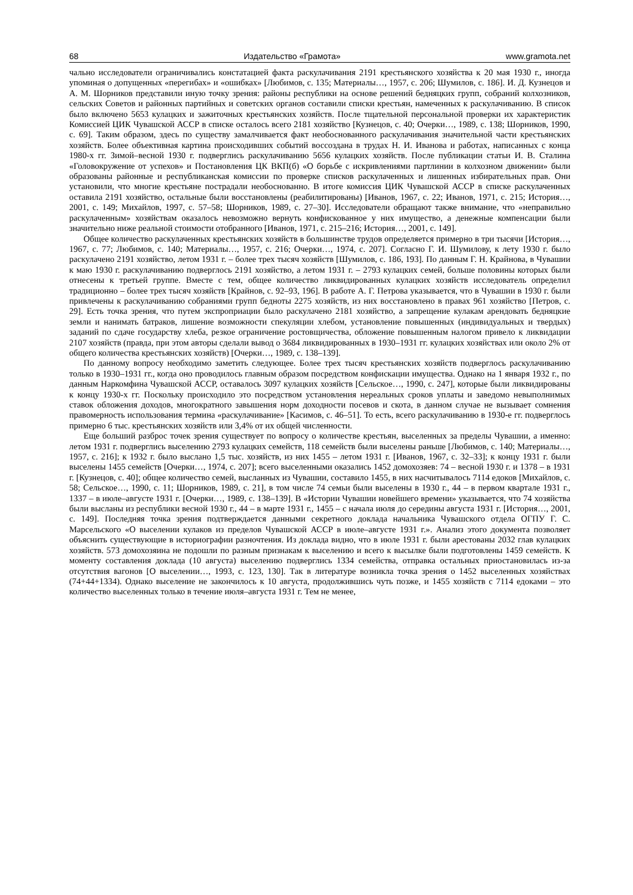68 Издательство «Грамота» www.gramota.net
чально исследователи ограничивались констатацией факта раскулачивания 2191 крестьянского хозяйства к 20 мая 1930 г., иногда упоминая о допущенных «перегибах» и «ошибках» [Любимов, с. 135; Материалы…, 1957, с. 206; Шумилов, с. 186]. И. Д. Кузнецов и А. М. Шорников представили иную точку зрения: районы республики на основе решений бедняцких групп, собраний колхозников, сельских Советов и районных партийных и советских органов составили списки крестьян, намеченных к раскулачиванию. В список было включено 5653 кулацких и зажиточных крестьянских хозяйств. После тщательной персональной проверки их характеристик Комиссией ЦИК Чувашской АССР в списке осталось всего 2181 хозяйство [Кузнецов, с. 40; Очерки…, 1989, с. 138; Шорников, 1990, с. 69]. Таким образом, здесь по существу замалчивается факт необоснованного раскулачивания значительной части крестьянских хозяйств. Более объективная картина происходивших событий воссоздана в трудах Н. И. Иванова и работах, написанных с конца 1980-х гг. Зимой–весной 1930 г. подверглись раскулачиванию 5656 кулацких хозяйств. После публикации статьи И. В. Сталина «Головокружение от успехов» и Постановления ЦК ВКП(б) «О борьбе с искривлениями партлинии в колхозном движении» были образованы районные и республиканская комиссии по проверке списков раскулаченных и лишенных избирательных прав. Они установили, что многие крестьяне пострадали необоснованно. В итоге комиссия ЦИК Чувашской АССР в списке раскулаченных оставила 2191 хозяйство, остальные были восстановлены (реабилитированы) [Иванов, 1967, с. 22; Иванов, 1971, с. 215; История…, 2001, с. 149; Михайлов, 1997, с. 57–58; Шорников, 1989, с. 27–30]. Исследователи обращают также внимание, что «неправильно раскулаченным» хозяйствам оказалось невозможно вернуть конфискованное у них имущество, а денежные компенсации были значительно ниже реальной стоимости отобранного [Иванов, 1971, с. 215–216; История…, 2001, с. 149].
Общее количество раскулаченных крестьянских хозяйств в большинстве трудов определяется примерно в три тысячи [История…, 1967, с. 77; Любимов, с. 140; Материалы…, 1957, с. 216; Очерки…, 1974, с. 207]. Согласно Г. И. Шумилову, к лету 1930 г. было раскулачено 2191 хозяйство, летом 1931 г. – более трех тысяч хозяйств [Шумилов, с. 186, 193]. По данным Г. Н. Крайнова, в Чувашии к маю 1930 г. раскулачиванию подверглось 2191 хозяйство, а летом 1931 г. – 2793 кулацких семей, больше половины которых были отнесены к третьей группе. Вместе с тем, общее количество ликвидированных кулацких хозяйств исследователь определил традиционно – более трех тысяч хозяйств [Крайнов, с. 92–93, 196]. В работе А. Г. Петрова указывается, что в Чувашии в 1930 г. были привлечены к раскулачиванию собраниями групп бедноты 2275 хозяйств, из них восстановлено в правах 961 хозяйство [Петров, с. 29]. Есть точка зрения, что путем экспроприации было раскулачено 2181 хозяйство, а запрещение кулакам арендовать бедняцкие земли и нанимать батраков, лишение возможности спекуляции хлебом, установление повышенных (индивидуальных и твердых) заданий по сдаче государству хлеба, резкое ограничение ростовщичества, обложение повышенным налогом привело к ликвидации 2107 хозяйств (правда, при этом авторы сделали вывод о 3684 ликвидированных в 1930–1931 гг. кулацких хозяйствах или около 2% от общего количества крестьянских хозяйств) [Очерки…, 1989, с. 138–139].
По данному вопросу необходимо заметить следующее. Более трех тысяч крестьянских хозяйств подверглось раскулачиванию только в 1930–1931 гг., когда оно проводилось главным образом посредством конфискации имущества. Однако на 1 января 1932 г., по данным Наркомфина Чувашской АССР, оставалось 3097 кулацких хозяйств [Сельское…, 1990, с. 247], которые были ликвидированы к концу 1930-х гг. Поскольку происходило это посредством установления нереальных сроков уплаты и заведомо невыполнимых ставок обложения доходов, многократного завышения норм доходности посевов и скота, в данном случае не вызывает сомнения правомерность использования термина «раскулачивание» [Касимов, с. 46–51]. То есть, всего раскулачиванию в 1930-е гг. подверглось примерно 6 тыс. крестьянских хозяйств или 3,4% от их общей численности.
Еще больший разброс точек зрения существует по вопросу о количестве крестьян, выселенных за пределы Чувашии, а именно: летом 1931 г. подверглись выселению 2793 кулацких семейств, 118 семейств были выселены раньше [Любимов, с. 140; Материалы…, 1957, с. 216]; к 1932 г. было выслано 1,5 тыс. хозяйств, из них 1455 – летом 1931 г. [Иванов, 1967, с. 32–33]; к концу 1931 г. были выселены 1455 семейств [Очерки…, 1974, с. 207]; всего выселенными оказались 1452 домохозяев: 74 – весной 1930 г. и 1378 – в 1931 г. [Кузнецов, с. 40]; общее количество семей, высланных из Чувашии, составило 1455, в них насчитывалось 7114 едоков [Михайлов, с. 58; Сельское…, 1990, с. 11; Шорников, 1989, с. 21], в том числе 74 семьи были выселены в 1930 г., 44 – в первом квартале 1931 г., 1337 – в июле–августе 1931 г. [Очерки…, 1989, с. 138–139]. В «Истории Чувашии новейшего времени» указывается, что 74 хозяйства были высланы из республики весной 1930 г., 44 – в марте 1931 г., 1455 – с начала июля до середины августа 1931 г. [История…, 2001, с. 149]. Последняя точка зрения подтверждается данными секретного доклада начальника Чувашского отдела ОГПУ Г. С. Марсельского «О выселении кулаков из пределов Чувашской АССР в июле–августе 1931 г.». Анализ этого документа позволяет объяснить существующие в историографии разночтения. Из доклада видно, что в июле 1931 г. были арестованы 2032 глав кулацких хозяйств. 573 домохозяина не подошли по разным признакам к выселению и всего к высылке были подготовлены 1459 семейств. К моменту составления доклада (10 августа) выселению подверглись 1334 семейства, отправка остальных приостановилась из-за отсутствия вагонов [О выселении…, 1993, с. 123, 130]. Так в литературе возникла точка зрения о 1452 выселенных хозяйствах (74+44+1334). Однако выселение не закончилось к 10 августа, продолжившись чуть позже, и 1455 хозяйств с 7114 едоками – это количество выселенных только в течение июля–августа 1931 г. Тем не менее,